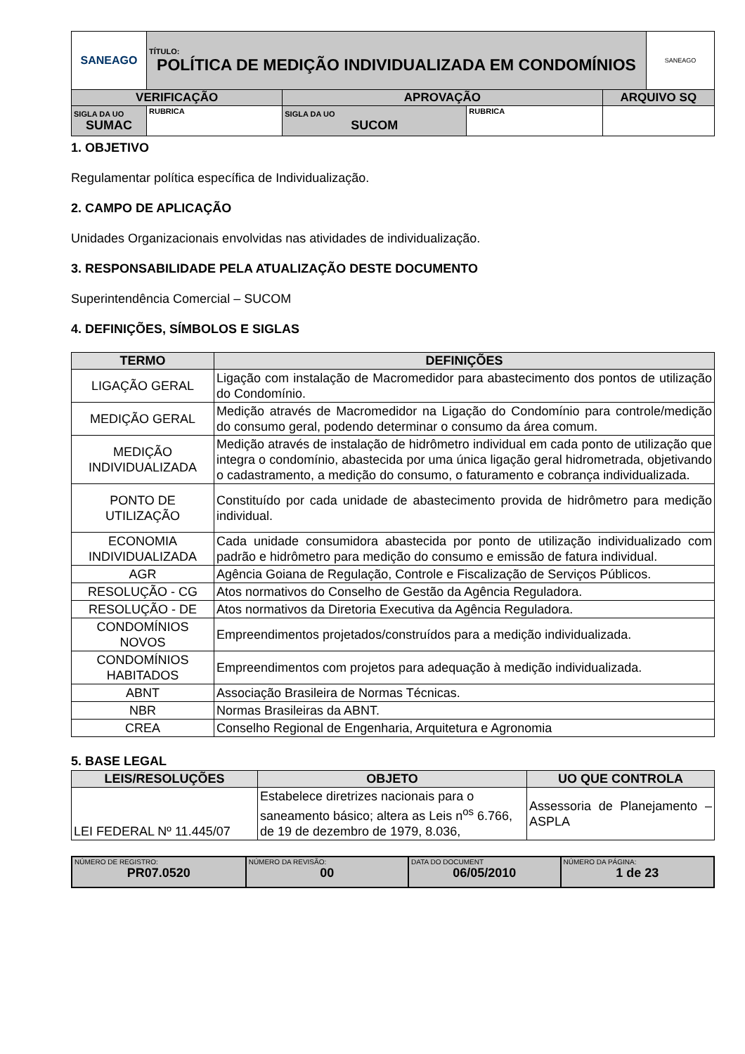| SANEAGO | TÍTULO: POLÍTICA DE MEDIÇÃO INDIVIDUALIZADA EM CONDOMÍNIOS | | | | SANEAGO |
| VERIFICAÇÃO | | APROVAÇÃO | | ARQUIVO SQ | |
| SIGLA DA UO SUMAC | RUBRICA | SIGLA DA UO SUCOM | RUBRICA | | |
1. OBJETIVO
Regulamentar política específica de Individualização.
2. CAMPO DE APLICAÇÃO
Unidades Organizacionais envolvidas nas atividades de individualização.
3. RESPONSABILIDADE PELA ATUALIZAÇÃO DESTE DOCUMENTO
Superintendência Comercial – SUCOM
4. DEFINIÇÕES, SÍMBOLOS E SIGLAS
| TERMO | DEFINIÇÕES |
| --- | --- |
| LIGAÇÃO GERAL | Ligação com instalação de Macromedidor para abastecimento dos pontos de utilização do Condomínio. |
| MEDIÇÃO GERAL | Medição através de Macromedidor na Ligação do Condomínio para controle/medição do consumo geral, podendo determinar o consumo da área comum. |
| MEDIÇÃO INDIVIDUALIZADA | Medição através de instalação de hidrômetro individual em cada ponto de utilização que integra o condomínio, abastecida por uma única ligação geral hidrometrada, objetivando o cadastramento, a medição do consumo, o faturamento e cobrança individualizada. |
| PONTO DE UTILIZAÇÃO | Constituído por cada unidade de abastecimento provida de hidrômetro para medição individual. |
| ECONOMIA INDIVIDUALIZADA | Cada unidade consumidora abastecida por ponto de utilização individualizado com padrão e hidrômetro para medição do consumo e emissão de fatura individual. |
| AGR | Agência Goiana de Regulação, Controle e Fiscalização de Serviços Públicos. |
| RESOLUÇÃO - CG | Atos normativos do Conselho de Gestão da Agência Reguladora. |
| RESOLUÇÃO - DE | Atos normativos da Diretoria Executiva da Agência Reguladora. |
| CONDOMÍNIOS NOVOS | Empreendimentos projetados/construídos para a medição individualizada. |
| CONDOMÍNIOS HABITADOS | Empreendimentos com projetos para adequação à medição individualizada. |
| ABNT | Associação Brasileira de Normas Técnicas. |
| NBR | Normas Brasileiras da ABNT. |
| CREA | Conselho Regional de Engenharia, Arquitetura e Agronomia |
5. BASE LEGAL
| LEIS/RESOLUÇÕES | OBJETO | UO QUE CONTROLA |
| --- | --- | --- |
| LEI FEDERAL Nº 11.445/07 | Estabelece diretrizes nacionais para o saneamento básico; altera as Leis n<sup>os</sup> 6.766, de 19 de dezembro de 1979, 8.036, | Assessoria de Planejamento – ASPLA |
| NÚMERO DE REGISTRO: PR07.0520 | NÚMERO DA REVISÃO: 00 | DATA DO DOCUMENT 06/05/2010 | NÚMERO DA PÁGINA: 1 de 23 |